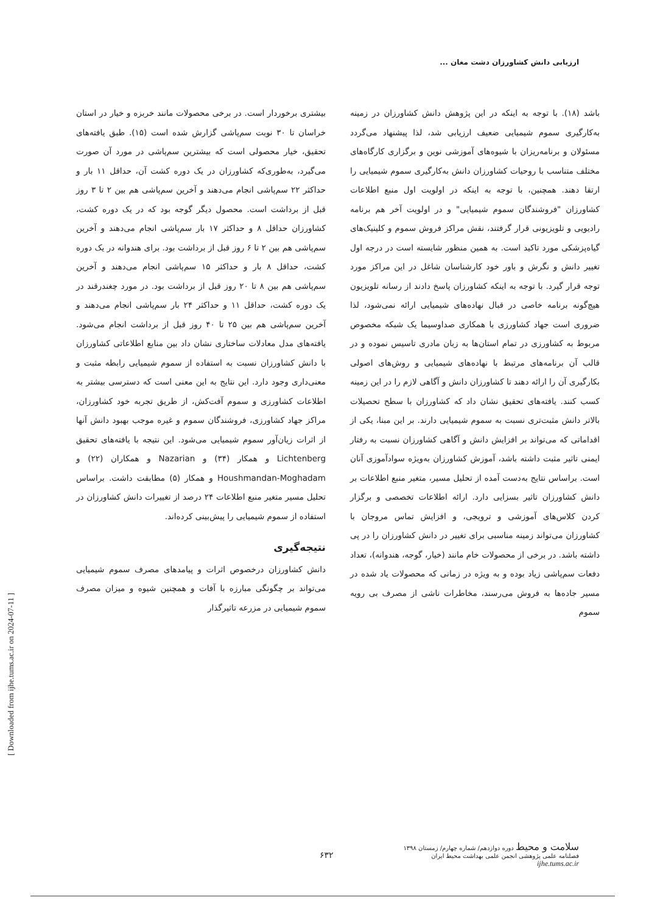ارزیابی دانش کشاورزان دشت مغان ...
بیشتری برخوردار است. در برخی محصولات مانند خربزه و خیار در استان خراسان تا ۳۰ نوبت سم‌پاشی گزارش شده است (۱۵). طبق یافته‌های تحقیق، خیار محصولی است که بیشترین سم‌پاشی در مورد آن صورت می‌گیرد، به‌طوری‌که کشاورزان در یک دوره کشت آن، حداقل ۱۱ بار و حداکثر ۲۲ سم‌پاشی انجام می‌دهند و آخرین سم‌پاشی هم بین ۲ تا ۳ روز قبل از برداشت است. محصول دیگر گوجه بود که در یک دوره کشت، کشاورزان حداقل ۸ و حداکثر ۱۷ بار سم‌پاشی انجام می‌دهند و آخرین سم‌پاشی هم بین ۲ تا ۶ روز قبل از برداشت بود. برای هندوانه در یک دوره کشت، حداقل ۸ بار و حداکثر ۱۵ سم‌پاشی انجام می‌دهند و آخرین سم‌پاشی هم بین ۸ تا ۲۰ روز قبل از برداشت بود. در مورد چغندرقند در یک دوره کشت، حداقل ۱۱ و حداکثر ۲۴ بار سم‌پاشی انجام می‌دهند و آخرین سم‌پاشی هم بین ۲۵ تا ۴۰ روز قبل از برداشت انجام می‌شود. یافته‌های مدل معادلات ساختاری نشان داد بین منابع اطلاعاتی کشاورزان با دانش کشاورزان نسبت به استفاده از سموم شیمیایی رابطه مثبت و معنی‌داری وجود دارد. این نتایج به این معنی است که دسترسی بیشتر به اطلاعات کشاورزی و سموم آفت‌کش، از طریق تجربه خود کشاورزان، مراکز جهاد کشاورزی، فروشندگان سموم و غیره موجب بهبود دانش آنها از اثرات زیان‌آور سموم شیمیایی می‌شود. این نتیجه با یافته‌های تحقیق Lichtenberg و همکار (۳۴) و Nazarian و همکاران (۲۲) و Houshmandan-Moghadam و همکار (۵) مطابقت داشت. براساس تحلیل مسیر متغیر منبع اطلاعات ۲۴ درصد از تغییرات دانش کشاورزان در استفاده از سموم شیمیایی را پیش‌بینی کرده‌اند.
نتیجه‌گیری
دانش کشاورزان درخصوص اثرات و پیامدهای مصرف سموم شیمیایی می‌تواند بر چگونگی مبارزه با آفات و همچنین شیوه و میزان مصرف سموم شیمیایی در مزرعه تاثیرگذار
باشد (۱۸). با توجه به اینکه در این پژوهش دانش کشاورزان در زمینه به‌کارگیری سموم شیمیایی ضعیف ارزیابی شد، لذا پیشنهاد می‌گردد مسئولان و برنامه‌ریزان با شیوه‌های آموزشی نوین و برگزاری کارگاه‌های مختلف متناسب با روحیات کشاورزان دانش به‌کارگیری سموم شیمیایی را ارتقا دهند. همچنین، با توجه به اینکه در اولویت اول منبع اطلاعات کشاورزان "فروشندگان سموم شیمیایی" و در اولویت آخر هم برنامه رادیویی و تلویزیونی قرار گرفتند، نقش مراکز فروش سموم و کلینیک‌های گیاه‌پزشکی مورد تاکید است. به همین منظور شایسته است در درجه اول تغییر دانش و نگرش و باور خود کارشناسان شاغل در این مراکز مورد توجه قرار گیرد. با توجه به اینکه کشاورزان پاسخ دادند از رسانه تلویزیون هیچ‌گونه برنامه خاصی در قبال نهاده‌های شیمیایی ارائه نمی‌شود، لذا ضروری است جهاد کشاورزی با همکاری صداوسیما یک شبکه مخصوص مربوط به کشاورزی در تمام استان‌ها به زبان مادری تاسیس نموده و در قالب آن برنامه‌های مرتبط با نهاده‌های شیمیایی و روش‌های اصولی بکارگیری آن را ارائه دهند تا کشاورزان دانش و آگاهی لازم را در این زمینه کسب کنند. یافته‌های تحقیق نشان داد که کشاورزان با سطح تحصیلات بالاتر دانش مثبت‌تری نسبت به سموم شیمیایی دارند. بر این مبنا، یکی از اقداماتی که می‌تواند بر افزایش دانش و آگاهی کشاورزان نسبت به رفتار ایمنی تاثیر مثبت داشته باشد، آموزش کشاورزان به‌ویژه سوادآموزی آنان است. براساس نتایج به‌دست آمده از تحلیل مسیر، متغیر منبع اطلاعات بر دانش کشاورزان تاثیر بسزایی دارد. ارائه اطلاعات تخصصی و برگزار کردن کلاس‌های آموزشی و ترویجی، و افزایش تماس مروجان با کشاورزان می‌تواند زمینه مناسبی برای تغییر در دانش کشاورزان را در پی داشته باشد. در برخی از محصولات خام مانند (خیار، گوجه، هندوانه)، تعداد دفعات سم‌پاشی زیاد بوده و به ویژه در زمانی که محصولات یاد شده در مسیر جاده‌ها به فروش می‌رسند، مخاطرات ناشی از مصرف بی رویه سموم
[ Downloaded from ijhe.tums.ac.ir on 2024-07-11 ]
سلامت و محیط دوره دوازدهم/ شماره چهارم/ زمستان ۱۳۹۸
فصلنامه علمی پژوهشی انجمن علمی بهداشت محیط ایران
ijhe.tums.ac.ir
۶۳۲